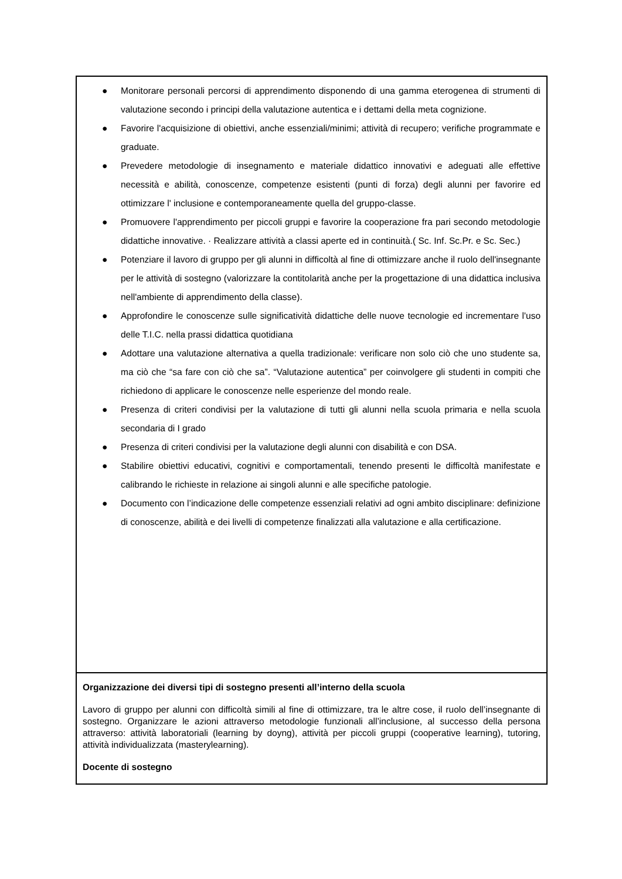| ● Monitorare personali percorsi di apprendimento disponendo di una gamma eterogenea di strumenti di valutazione secondo i principi della valutazione autentica e i dettami della meta cognizione. ● Favorire l'acquisizione di obiettivi, anche essenziali/minimi; attività di recupero; verifiche programmate e graduate. ● Prevedere metodologie di insegnamento e materiale didattico innovativi e adeguati alle effettive necessità e abilità, conoscenze, competenze esistenti (punti di forza) degli alunni per favorire ed ottimizzare l' inclusione e contemporaneamente quella del gruppo-classe. ● Promuovere l'apprendimento per piccoli gruppi e favorire la cooperazione fra pari secondo metodologie didattiche innovative. · Realizzare attività a classi aperte ed in continuità.( Sc. Inf. Sc.Pr. e Sc. Sec.) ● Potenziare il lavoro di gruppo per gli alunni in difficoltà al fine di ottimizzare anche il ruolo dell'insegnante per le attività di sostegno (valorizzare la contitolarità anche per la progettazione di una didattica inclusiva nell'ambiente di apprendimento della classe). ● Approfondire le conoscenze sulle significatività didattiche delle nuove tecnologie ed incrementare l'uso delle T.I.C. nella prassi didattica quotidiana ● Adottare una valutazione alternativa a quella tradizionale: verificare non solo ciò che uno studente sa, ma ciò che “sa fare con ciò che sa”. “Valutazione autentica” per coinvolgere gli studenti in compiti che richiedono di applicare le conoscenze nelle esperienze del mondo reale. ● Presenza di criteri condivisi per la valutazione di tutti gli alunni nella scuola primaria e nella scuola secondaria di I grado ● Presenza di criteri condivisi per la valutazione degli alunni con disabilità e con DSA. ● Stabilire obiettivi educativi, cognitivi e comportamentali, tenendo presenti le difficoltà manifestate e calibrando le richieste in relazione ai singoli alunni e alle specifiche patologie. ● Documento con l’indicazione delle competenze essenziali relativi ad ogni ambito disciplinare: definizione di conoscenze, abilità e dei livelli di competenze finalizzati alla valutazione e alla certificazione. |
| Organizzazione dei diversi tipi di sostegno presenti all’interno della scuola Lavoro di gruppo per alunni con difficoltà simili al fine di ottimizzare, tra le altre cose, il ruolo dell’insegnante di sostegno. Organizzare le azioni attraverso metodologie funzionali all’inclusione, al successo della persona attraverso: attività laboratoriali (learning by doyng), attività per piccoli gruppi (cooperative learning), tutoring, attività individualizzata (masterylearning). Docente di sostegno |